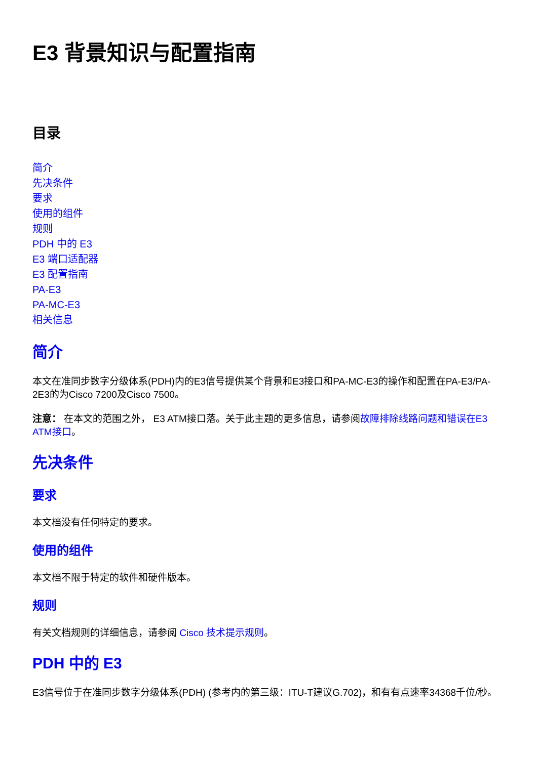E3 背景知识与配置指南
目录
简介
先决条件
要求
使用的组件
规则
PDH 中的 E3
E3 端口适配器
E3 配置指南
PA-E3
PA-MC-E3
相关信息
简介
本文在准同步数字分级体系(PDH)内的E3信号提供某个背景和E3接口和PA-MC-E3的操作和配置在PA-E3/PA-2E3的为Cisco 7200及Cisco 7500。
注意： 在本文的范围之外， E3 ATM接口落。关于此主题的更多信息，请参阅故障排除线路问题和错误在E3 ATM接口。
先决条件
要求
本文档没有任何特定的要求。
使用的组件
本文档不限于特定的软件和硬件版本。
规则
有关文档规则的详细信息，请参阅 Cisco 技术提示规则。
PDH 中的 E3
E3信号位于在准同步数字分级体系(PDH) (参考内的第三级：ITU-T建议G.702)，和有有点速率34368千位/秒。